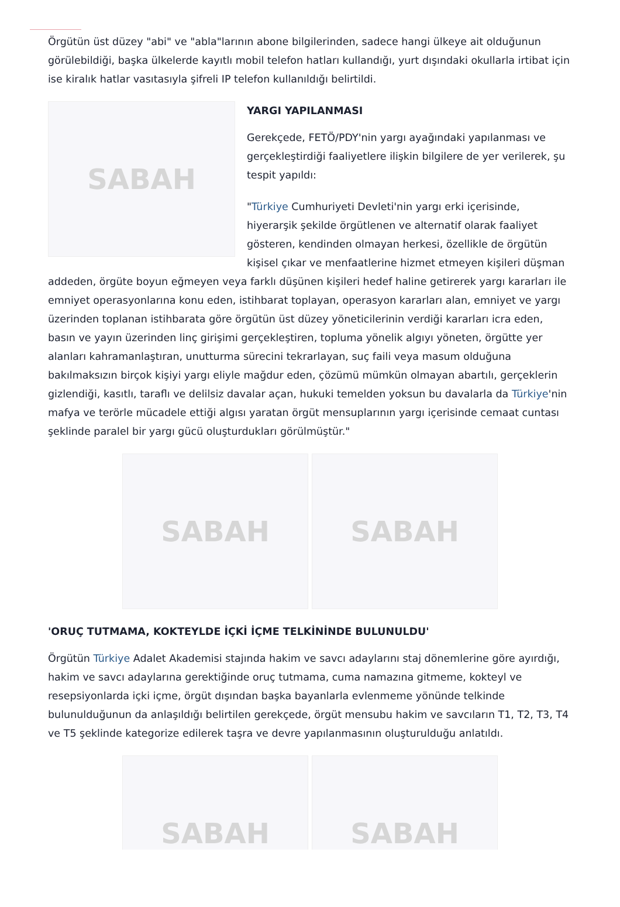Örgütün üst düzey "abi" ve "abla"larının abone bilgilerinden, sadece hangi ülkeye ait olduğunun görülebildiği, başka ülkelerde kayıtlı mobil telefon hatları kullandığı, yurt dışındaki okullarla irtibat için ise kiralık hatlar vasıtasıyla şifreli IP telefon kullanıldığı belirtildi.
SABAH
YARGI YAPILANMASI
Gerekçede, FETÖ/PDY'nin yargı ayağındaki yapılanması ve gerçekleştirdiği faaliyetlere ilişkin bilgilere de yer verilerek, şu tespit yapıldı:
"Türkiye Cumhuriyeti Devleti'nin yargı erki içerisinde, hiyerarşik şekilde örgütlenen ve alternatif olarak faaliyet gösteren, kendinden olmayan herkesi, özellikle de örgütün kişisel çıkar ve menfaatlerine hizmet etmeyen kişileri düşman addeden, örgüte boyun eğmeyen veya farklı düşünen kişileri hedef haline getirerek yargı kararları ile emniyet operasyonlarına konu eden, istihbarat toplayan, operasyon kararları alan, emniyet ve yargı üzerinden toplanan istihbarata göre örgütün üst düzey yöneticilerinin verdiği kararları icra eden, basın ve yayın üzerinden linç girişimi gerçekleştiren, topluma yönelik algıyı yöneten, örgütte yer alanları kahramanlaştıran, unutturma sürecini tekrarlayan, suç faili veya masum olduğuna bakılmaksızın birçok kişiyi yargı eliyle mağdur eden, çözümü mümkün olmayan abartılı, gerçeklerin gizlendiği, kasıtlı, taraflı ve delilsiz davalar açan, hukuki temelden yoksun bu davalarla da Türkiye'nin mafya ve terörle mücadele ettiği algısı yaratan örgüt mensuplarının yargı içerisinde cemaat cuntası şeklinde paralel bir yargı gücü oluşturdukları görülmüştür."
SABAH SABAH
'ORUÇ TUTMAMA, KOKTEYLDE İÇKİ İÇME TELKİNİNDE BULUNULDU'
Örgütün Türkiye Adalet Akademisi stajında hakim ve savcı adaylarını staj dönemlerine göre ayırdığı, hakim ve savcı adaylarına gerektiğinde oruç tutmama, cuma namazına gitmeme, kokteyl ve resepsiyonlarda içki içme, örgüt dışından başka bayanlarla evlenmeme yönünde telkinde bulunulduğunun da anlaşıldığı belirtilen gerekçede, örgüt mensubu hakim ve savcıların T1, T2, T3, T4 ve T5 şeklinde kategorize edilerek taşra ve devre yapılanmasının oluşturulduğu anlatıldı.
SABAH SABAH